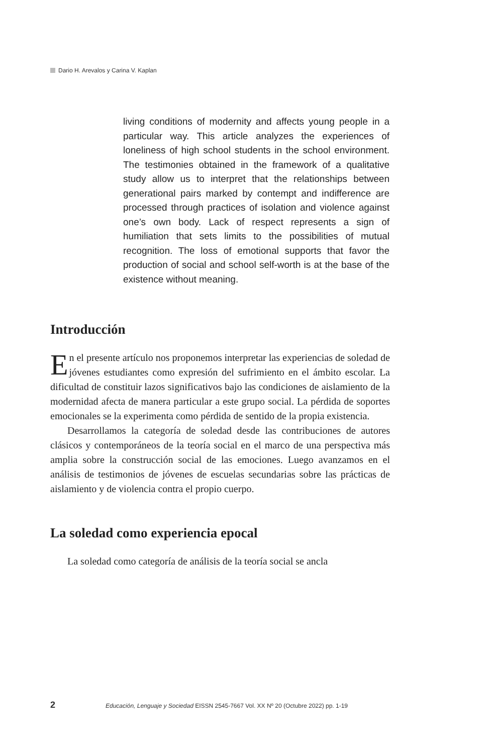Dario H. Arevalos y Carina V. Kaplan
living conditions of modernity and affects young people in a particular way. This article analyzes the experiences of loneliness of high school students in the school environment. The testimonies obtained in the framework of a qualitative study allow us to interpret that the relationships between generational pairs marked by contempt and indifference are processed through practices of isolation and violence against one’s own body. Lack of respect represents a sign of humiliation that sets limits to the possibilities of mutual recognition. The loss of emotional supports that favor the production of social and school self-worth is at the base of the existence without meaning.
Introducción
En el presente artículo nos proponemos interpretar las experiencias de soledad de jóvenes estudiantes como expresión del sufrimiento en el ámbito escolar. La dificultad de constituir lazos significativos bajo las condiciones de aislamiento de la modernidad afecta de manera particular a este grupo social. La pérdida de soportes emocionales se la experimenta como pérdida de sentido de la propia existencia.
Desarrollamos la categoría de soledad desde las contribuciones de autores clásicos y contemporáneos de la teoría social en el marco de una perspectiva más amplia sobre la construcción social de las emociones. Luego avanzamos en el análisis de testimonios de jóvenes de escuelas secundarias sobre las prácticas de aislamiento y de violencia contra el propio cuerpo.
La soledad como experiencia epocal
La soledad como categoría de análisis de la teoría social se ancla
2 Educación, Lenguaje y Sociedad EISSN 2545-7667 Vol. XX Nº 20 (Octubre 2022) pp. 1-19